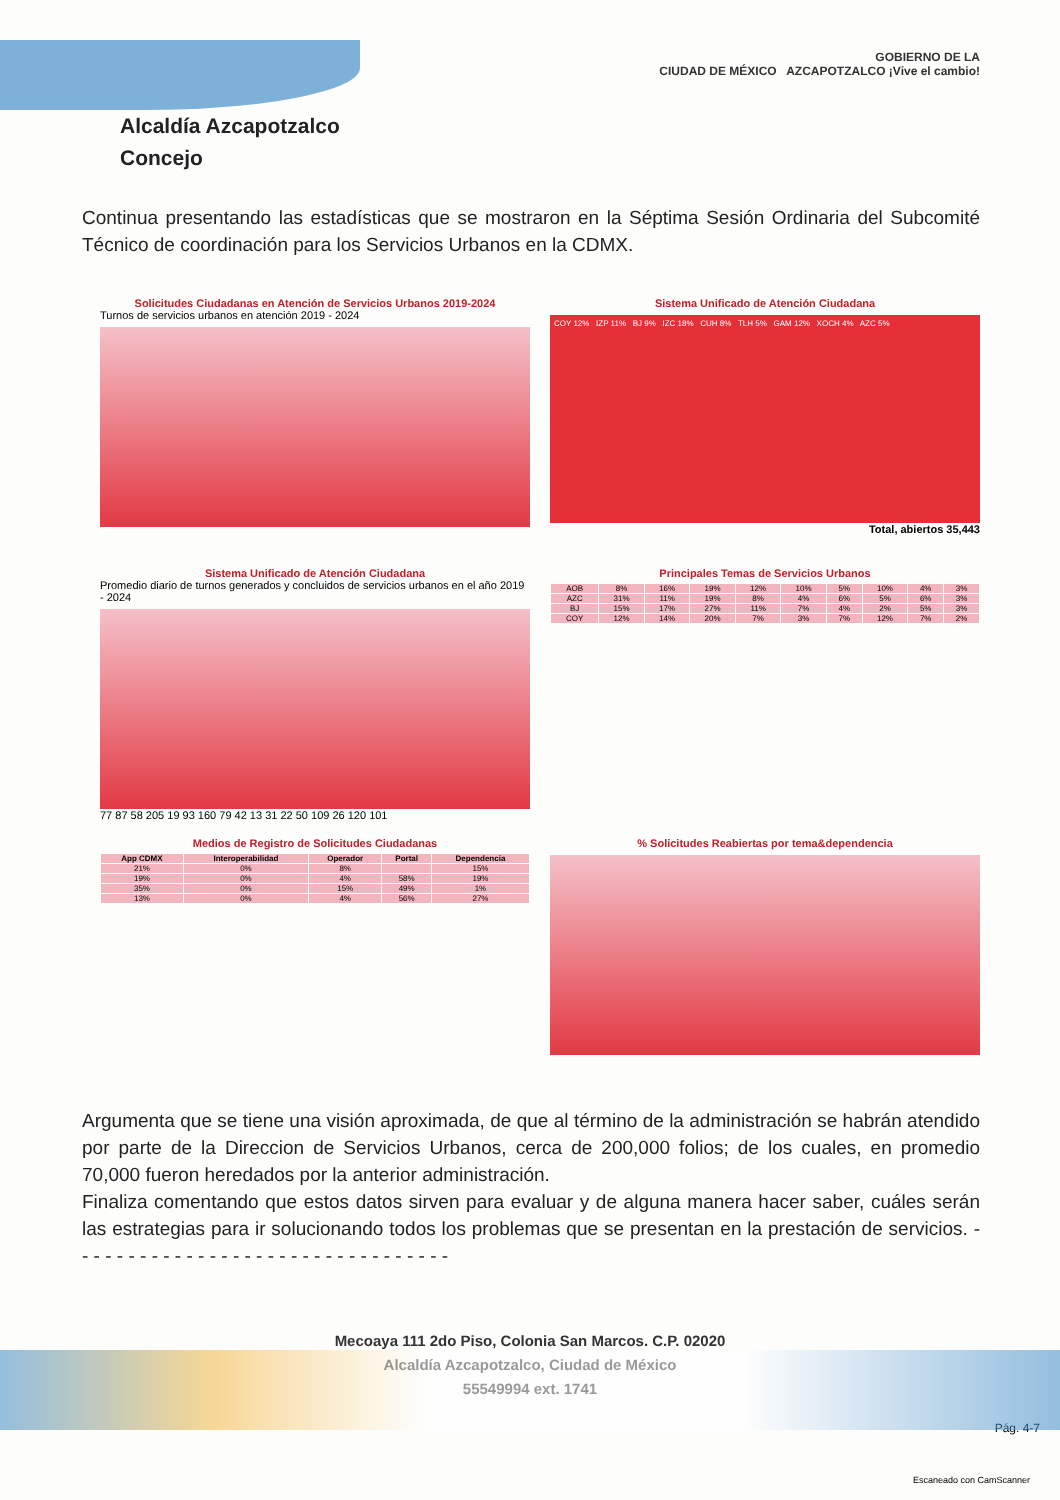Alcaldía Azcapotzalco
Concejo
GOBIERNO DE LA
CIUDAD DE MÉXICO AZCAPOTZALCO ¡Vive el cambio!
Continua presentando las estadísticas que se mostraron en la Séptima Sesión Ordinaria del Subcomité Técnico de coordinación para los Servicios Urbanos en la CDMX.
Solicitudes Ciudadanas en Atención de Servicios Urbanos 2019-2024
Turnos de servicios urbanos en atención 2019 - 2024
Sistema Unificado de Atención Ciudadana
COY 12% IZP 11% BJ 9% IZC 18% CUH 8% TLH 5% GAM 12% XOCH 4% AZC 5%
Total, abiertos 35,443
Sistema Unificado de Atención Ciudadana
Promedio diario de turnos generados y concluidos de servicios urbanos en el año 2019 - 2024
77 87 58 205 19 93 160 79 42 13 31 22 50 109 26 120 101
Principales Temas de Servicios Urbanos
| AOB | 8% | 16% | 19% | 12% | 10% | 5% | 10% | 4% | 3% |
| AZC | 31% | 11% | 19% | 8% | 4% | 6% | 5% | 6% | 3% |
| BJ | 15% | 17% | 27% | 11% | 7% | 4% | 2% | 5% | 3% |
| COY | 12% | 14% | 20% | 7% | 3% | 7% | 12% | 7% | 2% |
Medios de Registro de Solicitudes Ciudadanas
| App CDMX | Interoperabilidad | Operador | Portal | Dependencia |
| --- | --- | --- | --- | --- |
| 21% | 0% | 8% | | 15% |
| 19% | 0% | 4% | 58% | 19% |
| 35% | 0% | 15% | 49% | 1% |
| 13% | 0% | 4% | 56% | 27% |
% Solicitudes Reabiertas por tema&dependencia
Argumenta que se tiene una visión aproximada, de que al término de la administración se habrán atendido por parte de la Direccion de Servicios Urbanos, cerca de 200,000 folios; de los cuales, en promedio 70,000 fueron heredados por la anterior administración.
Finaliza comentando que estos datos sirven para evaluar y de alguna manera hacer saber, cuáles serán las estrategias para ir solucionando todos los problemas que se presentan en la prestación de servicios. - - - - - - - - - - - - - - - - - - - - - - - - - - - - - - - - -
Mecoaya 111 2do Piso, Colonia San Marcos. C.P. 02020
Alcaldía Azcapotzalco, Ciudad de México
55549994 ext. 1741
Pág. 4-7
Escaneado con CamScanner